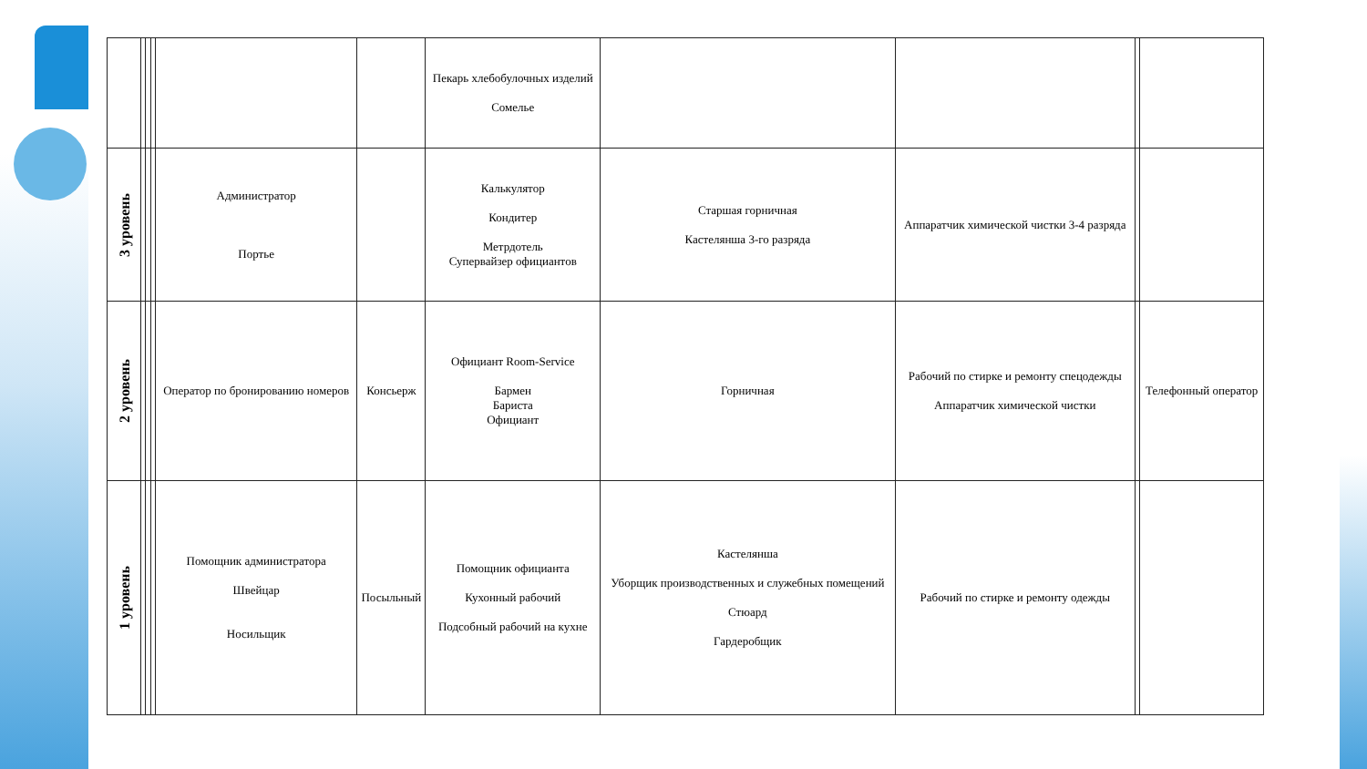| | | | | | | Пекарь хлебобулочных изделий Сомелье | | | | |
| 3 уровень | | | | Администратор Портье | | Калькулятор Кондитер Метрдотель Супервайзер официантов | Старшая горничная Кастелянша 3-го разряда | Аппаратчик химической чистки 3-4 разряда | | |
| 2 уровень | | | | Оператор по бронированию номеров | Консьерж | Официант Room-Service Бармен Бариста Официант | Горничная | Рабочий по стирке и ремонту спецодежды Аппаратчик химической чистки | | Телефонный оператор |
| 1 уровень | | | | Помощник администратора Швейцар Носильщик | Посыльный | Помощник официанта Кухонный рабочий Подсобный рабочий на кухне | Кастелянша Уборщик производственных и служебных помещений Стюард Гардеробщик | Рабочий по стирке и ремонту одежды | | |